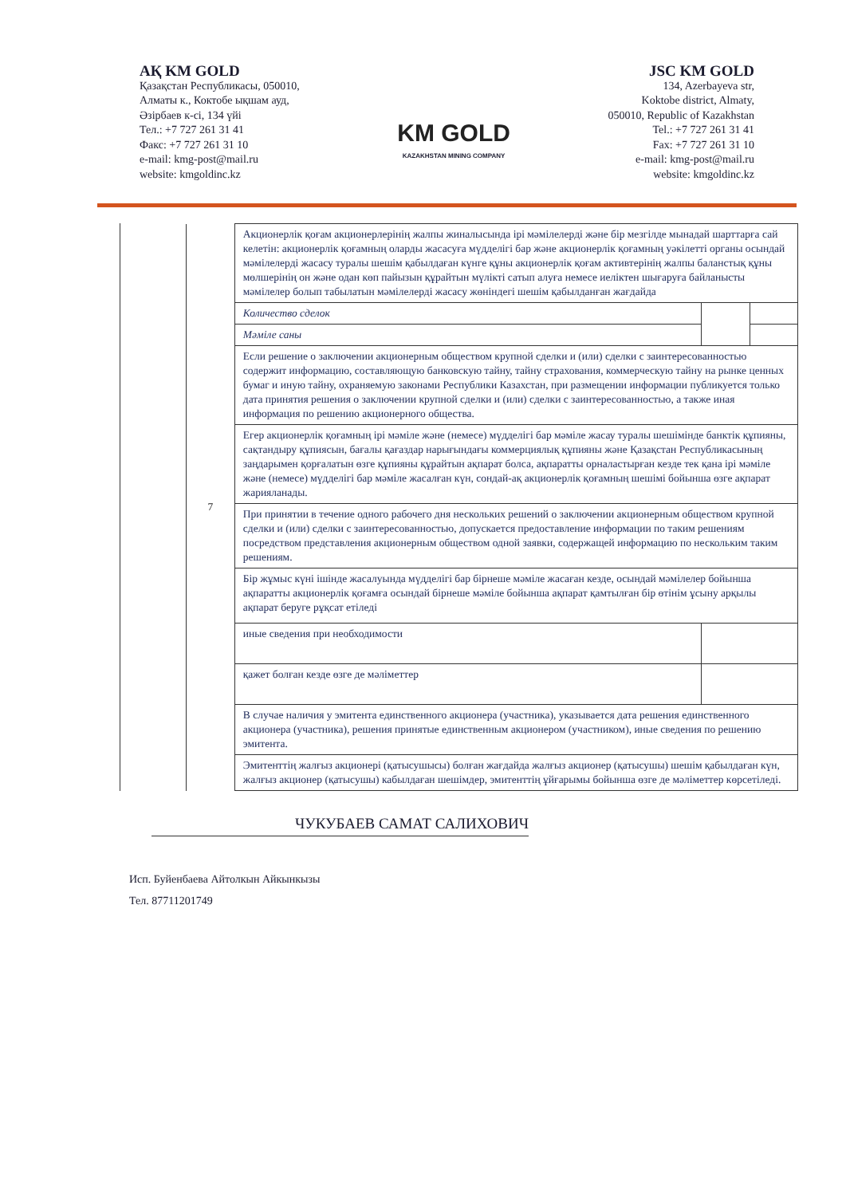АҚ KM GOLD
Қазақстан Республикасы, 050010,
Алматы к., Коктобе ықшам ауд,
Әзірбаев к-сі, 134 үйі
Тел.: +7 727 261 31 41
Факс: +7 727 261 31 10
e-mail: kmg-post@mail.ru
website: kmgoldinc.kz
KM GOLD
KAZAKHSTAN MINING COMPANY
JSC KM GOLD
134, Azerbayeva str,
Koktobe district, Almaty,
050010, Republic of Kazakhstan
Tel.: +7 727 261 31 41
Fax: +7 727 261 31 10
e-mail: kmg-post@mail.ru
website: kmgoldinc.kz
| 7 | Акционерлік қоғам акционерлерінің жалпы жиналысында ірі мәмілелерді және бір мезгілде мынадай шарттарға сай келетін: акционерлік қоғамның оларды жасасуға мүдделігі бар және акционерлік қоғамның уәкілетті органы осындай мәмілелерді жасасу туралы шешім қабылдаған күнге құны акционерлік қоғам активтерінің жалпы баланстық құны мөлшерінің он және одан көп пайызын құрайтын мүлікті сатып алуға немесе иеліктен шығаруға байланысты мәмілелер болып табылатын мәмілелерді жасасу жөніндегі шешім қабылданған жағдайда | | |
| | Количество сделок | | |
| | Мәміле саны | | |
| | Если решение о заключении акционерным обществом крупной сделки и (или) сделки с заинтересованностью содержит информацию, составляющую банковскую тайну, тайну страхования, коммерческую тайну на рынке ценных бумаг и иную тайну, охраняемую законами Республики Казахстан, при размещении информации публикуется только дата принятия решения о заключении крупной сделки и (или) сделки с заинтересованностью, а также иная информация по решению акционерного общества. | | |
| | Егер акционерлік қоғамның ірі мәміле және (немесе) мүдделігі бар мәміле жасау туралы шешімінде банктік құпияны, сақтандыру құпиясын, бағалы қағаздар нарығындағы коммерциялық құпияны және Қазақстан Республикасының заңдарымен қорғалатын өзге құпияны құрайтын ақпарат болса, ақпаратты орналастырған кезде тек қана ірі мәміле және (немесе) мүдделігі бар мәміле жасалған күн, сондай-ақ акционерлік қоғамның шешімі бойынша өзге ақпарат жарияланады. | | |
| | При принятии в течение одного рабочего дня нескольких решений о заключении акционерным обществом крупной сделки и (или) сделки с заинтересованностью, допускается предоставление информации по таким решениям посредством представления акционерным обществом одной заявки, содержащей информацию по нескольким таким решениям. | | |
| | Бір жұмыс күні ішінде жасалуында мүдделігі бар бірнеше мәміле жасаған кезде, осындай мәмілелер бойынша ақпаратты акционерлік қоғамға осындай бірнеше мәміле бойынша ақпарат қамтылған бір өтінім ұсыну арқылы ақпарат беруге рұқсат етіледі | | |
| | иные сведения при необходимости | | |
| | қажет болған кезде өзге де мәліметтер | | |
| | В случае наличия у эмитента единственного акционера (участника), указывается дата решения единственного акционера (участника), решения принятые единственным акционером (участником), иные сведения по решению эмитента. | | |
| | Эмитенттің жалғыз акционері (қатысушысы) болған жағдайда жалғыз акционер (қатысушы) шешім қабылдаған күн, жалғыз акционер (қатысушы) кабылдаған шешімдер, эмитенттің ұйғарымы бойынша өзге де мәліметтер көрсетіледі. | | |
ЧУКУБАЕВ САМАТ САЛИХОВИЧ
Исп. Буйенбаева Айтолкын Айкынкызы
Тел. 87711201749